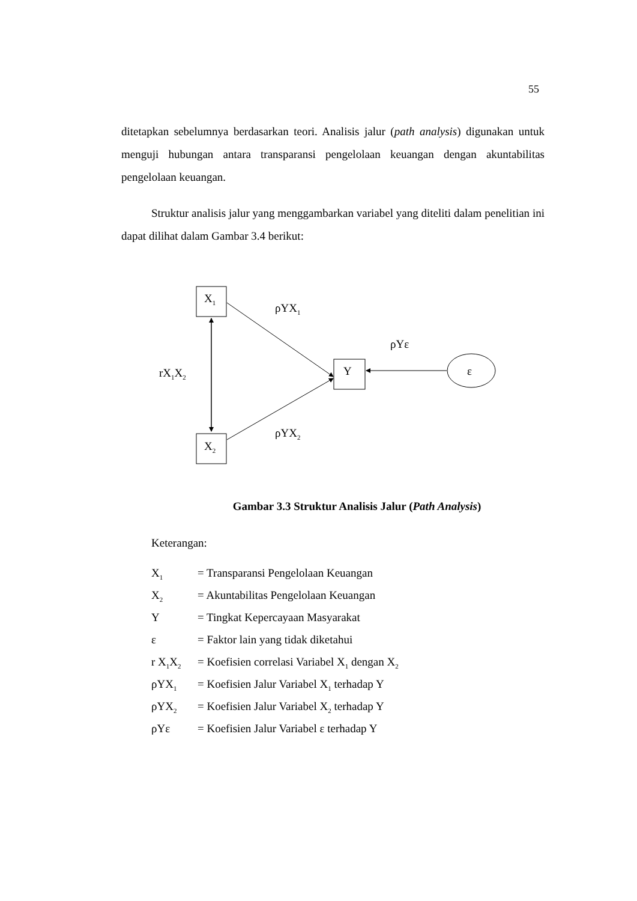55
ditetapkan sebelumnya berdasarkan teori. Analisis jalur (path analysis) digunakan untuk menguji hubungan antara transparansi pengelolaan keuangan dengan akuntabilitas pengelolaan keuangan.
Struktur analisis jalur yang menggambarkan variabel yang diteliti dalam penelitian ini dapat dilihat dalam Gambar 3.4 berikut:
X<sub>1</sub>
ρYX<sub>1</sub>
ρYε
rX<sub>1</sub>X<sub>2</sub> Y ε
ρYX<sub>2</sub>
X<sub>2</sub>
Gambar 3.3 Struktur Analisis Jalur (Path Analysis)
Keterangan:
| X<sub>1</sub> | = Transparansi Pengelolaan Keuangan |
| X<sub>2</sub> | = Akuntabilitas Pengelolaan Keuangan |
| Y | = Tingkat Kepercayaan Masyarakat |
| ε | = Faktor lain yang tidak diketahui |
| r X<sub>1</sub>X<sub>2</sub> | = Koefisien correlasi Variabel X<sub>1</sub> dengan X<sub>2</sub> |
| ρYX<sub>1</sub> | = Koefisien Jalur Variabel X<sub>1</sub> terhadap Y |
| ρYX<sub>2</sub> | = Koefisien Jalur Variabel X<sub>2</sub> terhadap Y |
| ρYε | = Koefisien Jalur Variabel ε terhadap Y |